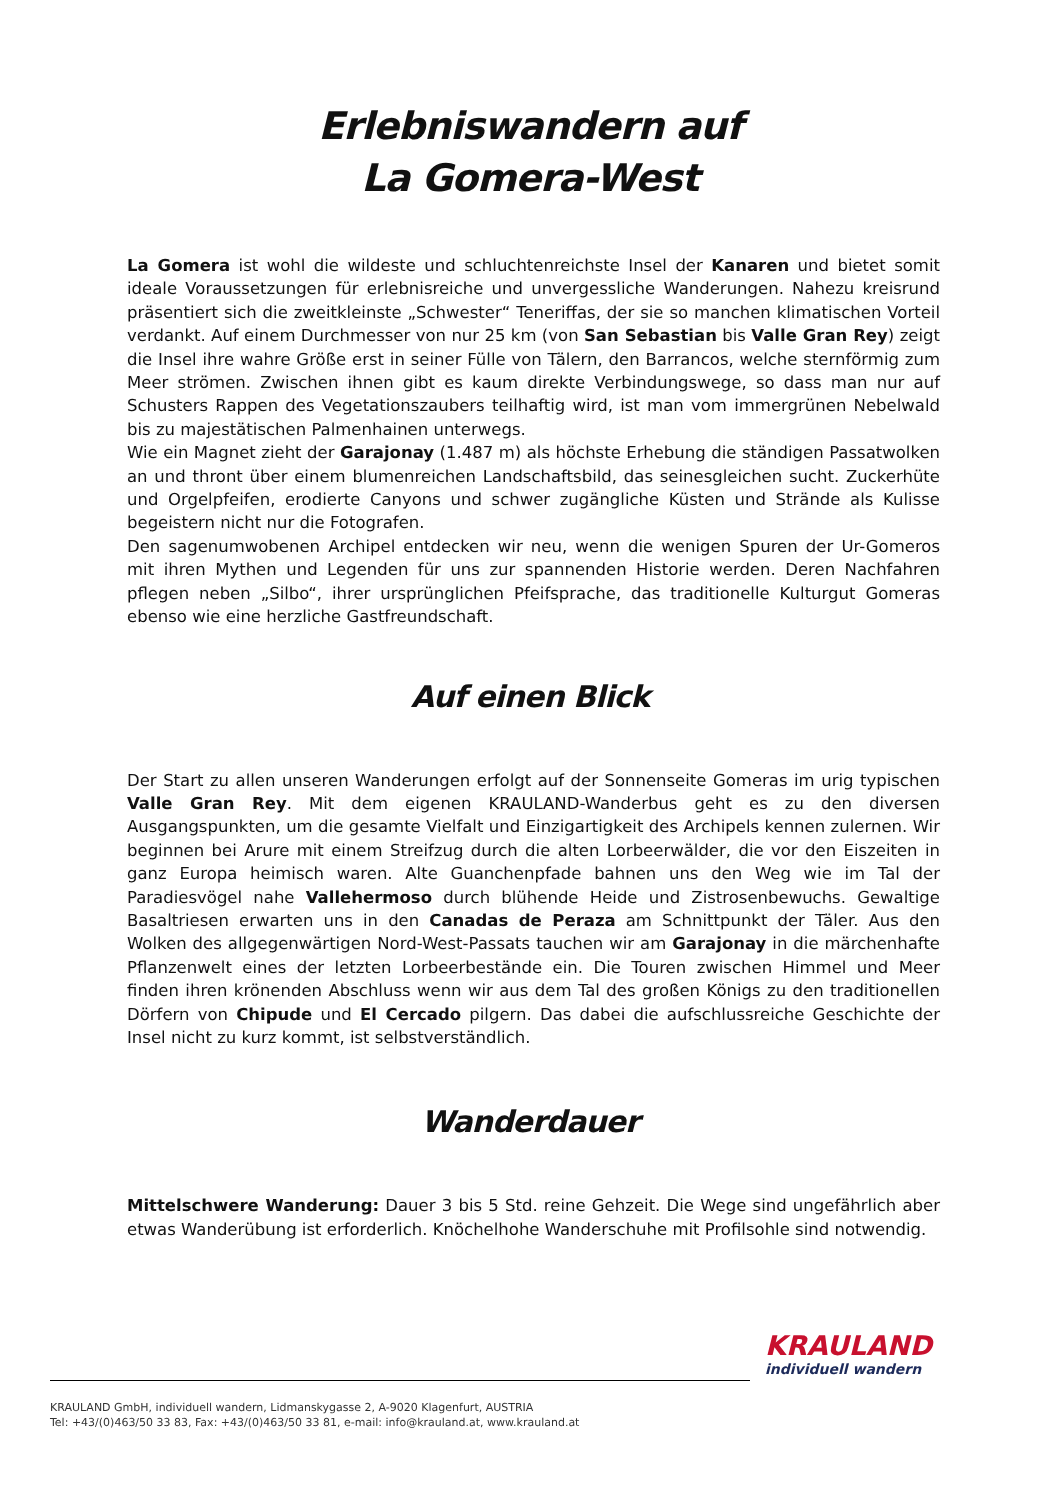Erlebniswandern auf
La Gomera-West
La Gomera ist wohl die wildeste und schluchtenreichste Insel der Kanaren und bietet somit ideale Voraussetzungen für erlebnisreiche und unvergessliche Wanderungen. Nahezu kreisrund präsentiert sich die zweitkleinste „Schwester“ Teneriffas, der sie so manchen klimatischen Vorteil verdankt. Auf einem Durchmesser von nur 25 km (von San Sebastian bis Valle Gran Rey) zeigt die Insel ihre wahre Größe erst in seiner Fülle von Tälern, den Barrancos, welche sternförmig zum Meer strömen. Zwischen ihnen gibt es kaum direkte Verbindungswege, so dass man nur auf Schusters Rappen des Vegetationszaubers teilhaftig wird, ist man vom immergrünen Nebelwald bis zu majestätischen Palmenhainen unterwegs.
Wie ein Magnet zieht der Garajonay (1.487 m) als höchste Erhebung die ständigen Passatwolken an und thront über einem blumenreichen Landschaftsbild, das seinesgleichen sucht. Zuckerhüte und Orgelpfeifen, erodierte Canyons und schwer zugängliche Küsten und Strände als Kulisse begeistern nicht nur die Fotografen.
Den sagenumwobenen Archipel entdecken wir neu, wenn die wenigen Spuren der Ur-Gomeros mit ihren Mythen und Legenden für uns zur spannenden Historie werden. Deren Nachfahren pflegen neben „Silbo“, ihrer ursprünglichen Pfeifsprache, das traditionelle Kulturgut Gomeras ebenso wie eine herzliche Gastfreundschaft.
Auf einen Blick
Der Start zu allen unseren Wanderungen erfolgt auf der Sonnenseite Gomeras im urig typischen Valle Gran Rey. Mit dem eigenen KRAULAND-Wanderbus geht es zu den diversen Ausgangspunkten, um die gesamte Vielfalt und Einzigartigkeit des Archipels kennen zulernen. Wir beginnen bei Arure mit einem Streifzug durch die alten Lorbeerwälder, die vor den Eiszeiten in ganz Europa heimisch waren. Alte Guanchenpfade bahnen uns den Weg wie im Tal der Paradiesvögel nahe Vallehermoso durch blühende Heide und Zistrosenbewuchs. Gewaltige Basaltriesen erwarten uns in den Canadas de Peraza am Schnittpunkt der Täler. Aus den Wolken des allgegenwärtigen Nord-West-Passats tauchen wir am Garajonay in die märchenhafte Pflanzenwelt eines der letzten Lorbeerbestände ein. Die Touren zwischen Himmel und Meer finden ihren krönenden Abschluss wenn wir aus dem Tal des großen Königs zu den traditionellen Dörfern von Chipude und El Cercado pilgern. Das dabei die aufschlussreiche Geschichte der Insel nicht zu kurz kommt, ist selbstverständlich.
Wanderdauer
Mittelschwere Wanderung: Dauer 3 bis 5 Std. reine Gehzeit. Die Wege sind ungefährlich aber etwas Wanderübung ist erforderlich. Knöchelhohe Wanderschuhe mit Profilsohle sind notwendig.
KRAULAND
individuell wandern
KRAULAND GmbH, individuell wandern, Lidmanskygasse 2, A-9020 Klagenfurt, AUSTRIA
Tel: +43/(0)463/50 33 83, Fax: +43/(0)463/50 33 81, e-mail: info@krauland.at, www.krauland.at